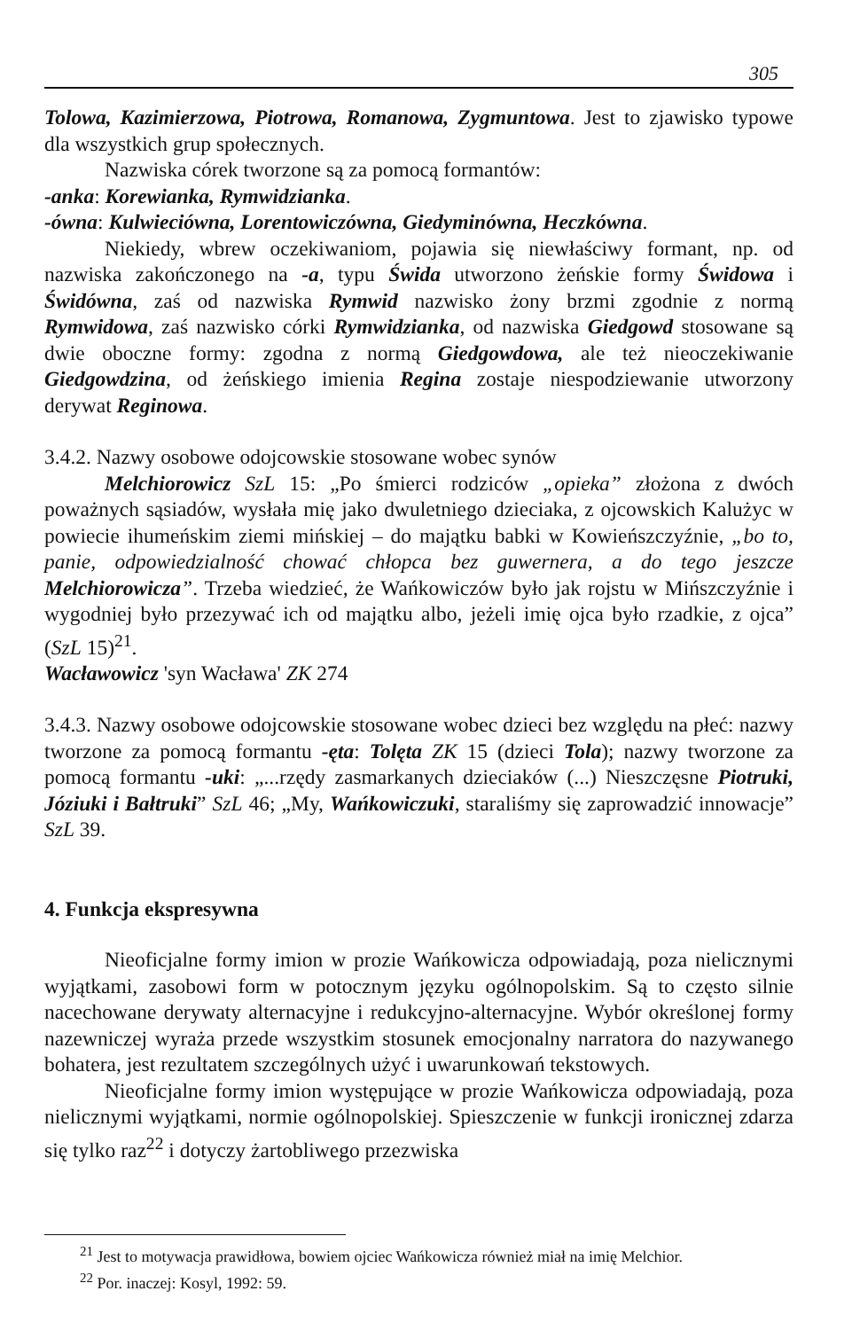305
Tolowa, Kazimierzowa, Piotrowa, Romanowa, Zygmuntowa. Jest to zjawisko typowe dla wszystkich grup społecznych.
Nazwiska córek tworzone są za pomocą formantów:
-anka: Korewianka, Rymwidzianka.
-ówna: Kulwieciówna, Lorentowiczówna, Giedyminówna, Heczkówna.
Niekiedy, wbrew oczekiwaniom, pojawia się niewłaściwy formant, np. od nazwiska zakończonego na -a, typu Świda utworzono żeńskie formy Świdowa i Świdówna, zaś od nazwiska Rymwid nazwisko żony brzmi zgodnie z normą Rymwidowa, zaś nazwisko córki Rymwidzianka, od nazwiska Giedgowd stosowane są dwie oboczne formy: zgodna z normą Giedgowdowa, ale też nieoczekiwanie Giedgowdzina, od żeńskiego imienia Regina zostaje niespodziewanie utworzony derywat Reginowa.
3.4.2. Nazwy osobowe odojcowskie stosowane wobec synów
Melchiorowicz SzL 15: „Po śmierci rodziców „opieka” złożona z dwóch poważnych sąsiadów, wysłała mię jako dwuletniego dzieciaka, z ojcowskich Kalużyc w powiecie ihumeńskim ziemi mińskiej – do majątku babki w Kowieńszczyźnie, „bo to, panie, odpowiedzialność chować chłopca bez guwernera, a do tego jeszcze Melchiorowicza”. Trzeba wiedzieć, że Wańkowiczów było jak rojstu w Mińszczyźnie i wygodniej było przezywać ich od majątku albo, jeżeli imię ojca było rzadkie, z ojca” (SzL 15)<sup>21</sup>.
Wacławowicz 'syn Wacława' ZK 274
3.4.3. Nazwy osobowe odojcowskie stosowane wobec dzieci bez względu na płeć: nazwy tworzone za pomocą formantu -ęta: Tolęta ZK 15 (dzieci Tola); nazwy tworzone za pomocą formantu -uki: „...rzędy zasmarkanych dzieciaków (...) Nieszczęsne Piotruki, Józiuki i Bałtruki” SzL 46; „My, Wańkowiczuki, staraliśmy się zaprowadzić innowacje” SzL 39.
4. Funkcja ekspresywna
Nieoficjalne formy imion w prozie Wańkowicza odpowiadają, poza nielicznymi wyjątkami, zasobowi form w potocznym języku ogólnopolskim. Są to często silnie nacechowane derywaty alternacyjne i redukcyjno-alternacyjne. Wybór określonej formy nazewniczej wyraża przede wszystkim stosunek emocjonalny narratora do nazywanego bohatera, jest rezultatem szczególnych użyć i uwarunkowań tekstowych.
Nieoficjalne formy imion występujące w prozie Wańkowicza odpowiadają, poza nielicznymi wyjątkami, normie ogólnopolskiej. Spieszczenie w funkcji ironicznej zdarza się tylko raz<sup>22</sup> i dotyczy żartobliwego przezwiska
<sup>21</sup> Jest to motywacja prawidłowa, bowiem ojciec Wańkowicza również miał na imię Melchior.
<sup>22</sup> Por. inaczej: Kosyl, 1992: 59.